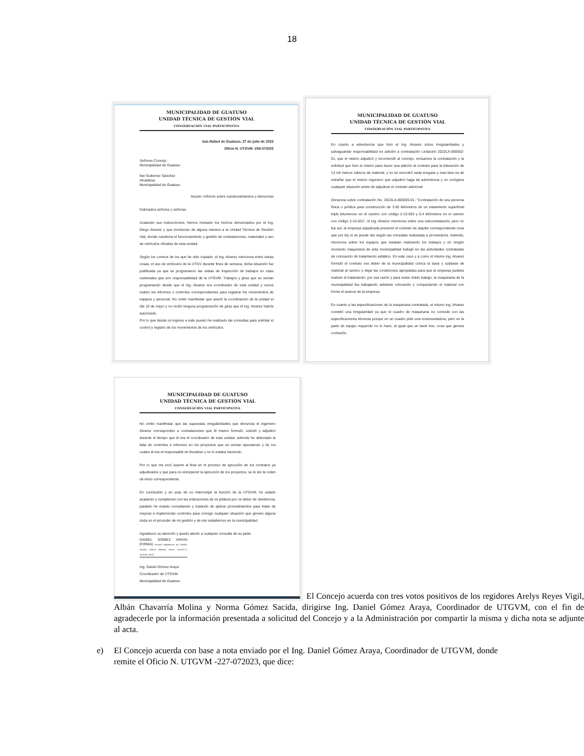18
MUNICIPALIDAD DE GUATUSO
UNIDAD TÉCNICA DE GESTIÓN VIAL
CONSERVACIÓN VIAL PARTICIPATIVA
San Rafael de Guatuso, 27 de julio de 2023
Oficio N. UTGVM -256-072023
Señores Concejo
Municipalidad de Guatuso
Ilse Gutierrez Sánchez
Alcaldesa
Municipalidad de Guatuso
Asunto: Informe sobre cuestionamientos y denuncias
Estimados señores y señoras:
Acatando sus instrucciones, hemos revisado los hechos denunciados por el Ing. Diego Alvarez y que involucran de alguna manera a la Unidad Técnica de Gestión Vial, donde cuestiona el funcionamiento y gestión de contrataciones, materiales y uso de vehículos oficiales de esta unidad.
Según los correos de los que he sido copiado, el ing. Alvarez menciona entra varias cosas, el uso de vehículos de la UTGV durante fines de semana, dicha situación fue justificada ya que se programaron las visitas de inspección de trabajos en rutas cantonales que son responsabilidad de la UTGVM. Trabajos y giras que se venían programando desde que el ing. Alvarez era coordinador de esta unidad y nunca realizo los informes o controles correspondientes para registrar los movimientos de equipos y personal. No omito manifestar que asumí la coordinación de la unidad el día 10 de mayo y no recibí ninguna programación de giras que el ing. Alvarez habría autorizado.
Por lo que desde mi ingreso a este puesto he realizado las consultas para solicitar el control y registro de los movimientos de los vehículos.
MUNICIPALIDAD DE GUATUSO
UNIDAD TÉCNICA DE GESTIÓN VIAL
CONSERVACIÓN VIAL PARTICIPATIVA
En cuanto a advertencia que hizo el Ing. Alvarez sobre irregularidades y salvaguardar responsabilidad en adición a contratación Licitación 2022LA-000002-01, que el mismo adjudicó y recomendó al concejo, revisamos la contratación y la solicitud que hizo el mismo para hacer una adición al contrato para la trituración de 13 mil metros cúbicos de material, y no se encontró nada irregular y mas bien es de extrañar que el mismo ingeniero que adjudicó haga tal advertencia y no corrigiera cualquier situación antes de adjudicar el contrato adicional.
Denuncia sobre contratación No. 2022LA-000005-01- "Contratación de una persona física o jurídica para construcción de 3.05 kilómetros de un tratamiento superficial triple bituminoso en el camino con código 2-15-003 y 0.4 kilómetros en el camino con código 2-15-031", el ing. Alvarez menciona sobre una subcontratación, pero no fue así, la empresa adjudicada presentó el contrato de alquiler correspondiente cosa que por ley si se puede dar según las consultas realizadas a proveeduría. Además, menciona sobre los equipos que estaban realizando los trabajos y en ningún momento maquinaria de esta municipalidad trabajó en las actividades contratadas de colocación de tratamiento asfaltico. En este caso y a como el mismo ing. Alvarez formuló el contrato era deber de la municipalidad coloca la base y subbase de material al camino y dejar las condiciones apropiadas para que la empresa pudiera realizar el tratamiento, por esa razón y para evitar doble trabajo, la maquinaria de la municipalidad iba trabajando adelante colocando y compactando el material con forme el avance de la empresa.
En cuanto a las especificaciones de la maquinaria contratada, el mismo ing. Alvarez cometió una irregularidad ya que el cuadro de maquinaria no coincide con las especificaciones técnicas porque en un cuadro pide una motoniveladora, pero en la parte de equipo requerido no lo hace, al igual que un back hoe, cosa que genera confusión.
MUNICIPALIDAD DE GUATUSO
UNIDAD TÉCNICA DE GESTIÓN VIAL
CONSERVACIÓN VIAL PARTICIPATIVA
No omito manifestar que las supuestas irregularidades que denuncia el ingeniero Alvarez corresponden a contrataciones que él mismo formuló, solicitó y adjudicó durante el tiempo que él era el coordinador de esta unidad, además he detectado la falta de controles e informes en los proyectos que se venían ejecutando y de los cuales el era el responsable de fiscalizar y no lo estaba haciendo.
Por lo que me tocó asumir al final en el proceso de ejecución de los contratos ya adjudicados y que para no entorpecer la ejecución de los proyectos, se le dio la orden de inicio correspondiente.
En conclusión y en aras de no interrumpir la función de la UTGVM, he estado acatando y cumpliendo con las indicaciones de mi jefatura por mi deber de obediencia, paralelo he estado consultando y tratando de aplicar procedimientos para tratar de mejorar e implementar controles para corregir cualquier situación que genere alguna duda en el proceder de mi gestión y de mis subalternos en la municipalidad.
Agradezco su atención y quedo atento a cualquier consulta de su parte.
DANIEL GOMEZ ARAYA (FIRMA) Firmado digitalmente por DANIEL GOMEZ ARAYA (FIRMA) Fecha: 2023.07.27 15:35:54 -06'00'
Ing. Daniel Gómez Araya
Coordinador de UTGVM
Municipalidad de Guatuso
El Concejo acuerda con tres votos positivos de los regidores Arelys Reyes Vigil, Albán Chavarría Molina y Norma Gómez Sacida, dirigirse Ing. Daniel Gómez Araya, Coordinador de UTGVM, con el fin de agradecerle por la información presentada a solicitud del Concejo y a la Administración por compartir la misma y dicha nota se adjunte al acta.
e) El Concejo acuerda con base a nota enviado por el Ing. Daniel Gómez Araya, Coordinador de UTGVM, donde remite el Oficio N. UTGVM -227-072023, que dice: